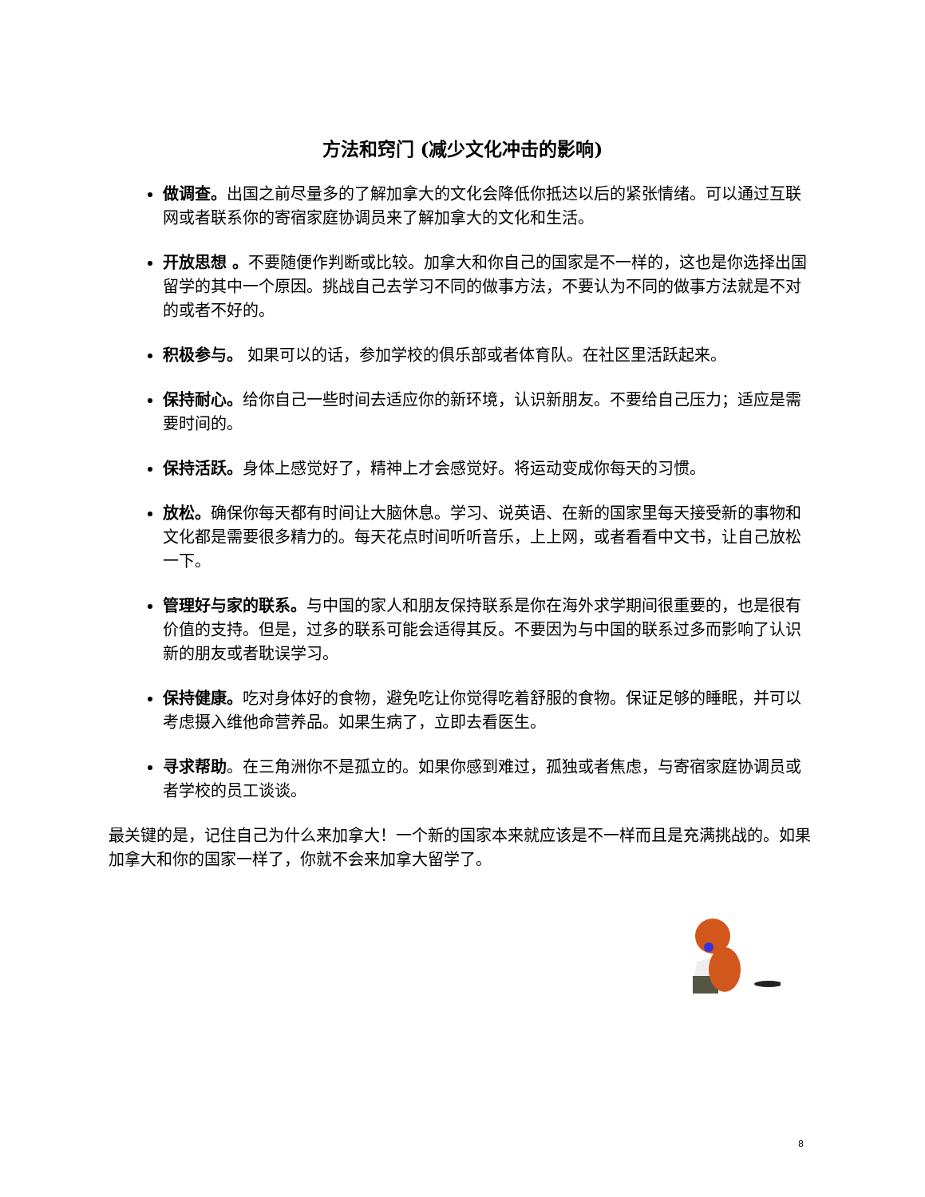方法和窍门 (减少文化冲击的影响)
做调查。出国之前尽量多的了解加拿大的文化会降低你抵达以后的紧张情绪。可以通过互联网或者联系你的寄宿家庭协调员来了解加拿大的文化和生活。
开放思想 。不要随便作判断或比较。加拿大和你自己的国家是不一样的，这也是你选择出国留学的其中一个原因。挑战自己去学习不同的做事方法，不要认为不同的做事方法就是不对的或者不好的。
积极参与。 如果可以的话，参加学校的俱乐部或者体育队。在社区里活跃起来。
保持耐心。给你自己一些时间去适应你的新环境，认识新朋友。不要给自己压力；适应是需要时间的。
保持活跃。身体上感觉好了，精神上才会感觉好。将运动变成你每天的习惯。
放松。确保你每天都有时间让大脑休息。学习、说英语、在新的国家里每天接受新的事物和文化都是需要很多精力的。每天花点时间听听音乐，上上网，或者看看中文书，让自己放松一下。
管理好与家的联系。与中国的家人和朋友保持联系是你在海外求学期间很重要的，也是很有价值的支持。但是，过多的联系可能会适得其反。不要因为与中国的联系过多而影响了认识新的朋友或者耽误学习。
保持健康。吃对身体好的食物，避免吃让你觉得吃着舒服的食物。保证足够的睡眠，并可以考虑摄入维他命营养品。如果生病了，立即去看医生。
寻求帮助。在三角洲你不是孤立的。如果你感到难过，孤独或者焦虑，与寄宿家庭协调员或者学校的员工谈谈。
最关键的是，记住自己为什么来加拿大！一个新的国家本来就应该是不一样而且是充满挑战的。如果加拿大和你的国家一样了，你就不会来加拿大留学了。
8